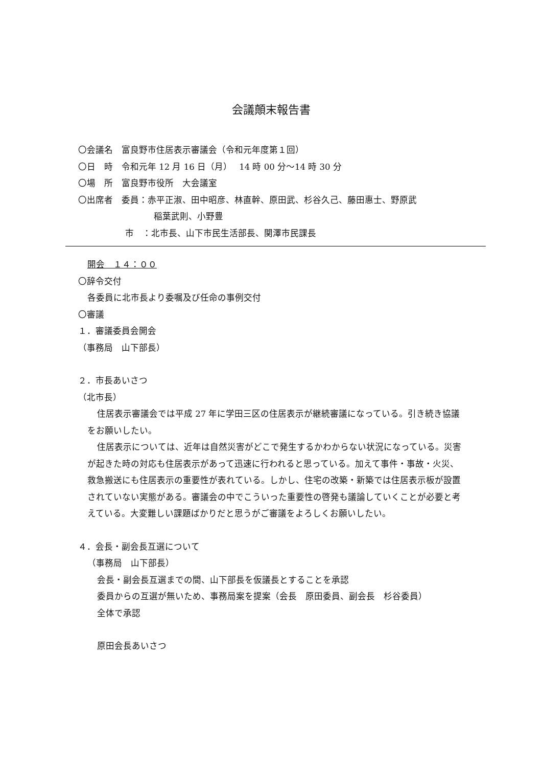会議顛末報告書
〇会議名　富良野市住居表示審議会（令和元年度第１回）
〇日　時　令和元年 12 月 16 日（月）　 14 時 00 分～14 時 30 分
〇場　所　富良野市役所　大会議室
〇出席者　委員：赤平正淑、田中昭彦、林直幹、原田武、杉谷久己、藤田惠士、野原武
稲葉武則、小野豊
市　：北市長、山下市民生活部長、関澤市民課長
開会　１４：００
〇辞令交付
各委員に北市長より委嘱及び任命の事例交付
〇審議
１．審議委員会開会
（事務局　山下部長）
２．市長あいさつ
（北市長）
住居表示審議会では平成 27 年に学田三区の住居表示が継続審議になっている。引き続き協議をお願いしたい。
住居表示については、近年は自然災害がどこで発生するかわからない状況になっている。災害が起きた時の対応も住居表示があって迅速に行われると思っている。加えて事件・事故・火災、救急搬送にも住居表示の重要性が表れている。しかし、住宅の改築・新築では住居表示板が設置されていない実態がある。審議会の中でこういった重要性の啓発も議論していくことが必要と考えている。大変難しい課題ばかりだと思うがご審議をよろしくお願いしたい。
４．会長・副会長互選について
（事務局　山下部長）
会長・副会長互選までの間、山下部長を仮議長とすることを承認
委員からの互選が無いため、事務局案を提案（会長　原田委員、副会長　杉谷委員）
全体で承認
原田会長あいさつ